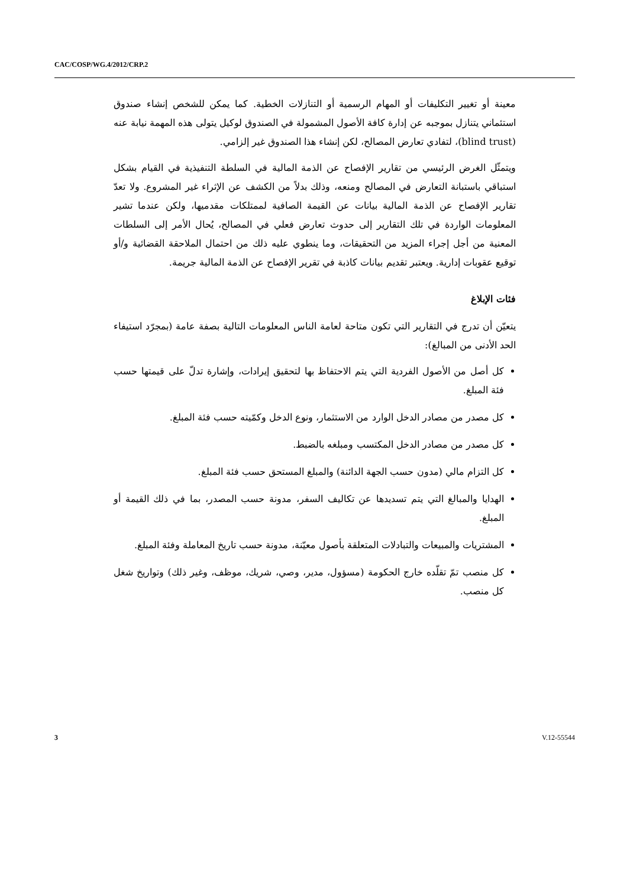CAC/COSP/WG.4/2012/CRP.2
معينة أو تغيير التكليفات أو المهام الرسمية أو التنازلات الخطية. كما يمكن للشخص إنشاء صندوق استئماني يتنازل بموجبه عن إدارة كافة الأصول المشمولة في الصندوق لوكيل يتولى هذه المهمة نيابة عنه (blind trust)، لتفادي تعارض المصالح، لكن إنشاء هذا الصندوق غير إلزامي.
ويتمثّل الغرض الرئيسي من تقارير الإفصاح عن الذمة المالية في السلطة التنفيذية في القيام بشكل استباقي باستبانة التعارض في المصالح ومنعه، وذلك بدلاً من الكشف عن الإثراء غير المشروع. ولا تعدّ تقارير الإفصاح عن الذمة المالية بيانات عن القيمة الصافية لممتلكات مقدميها، ولكن عندما تشير المعلومات الواردة في تلك التقارير إلى حدوث تعارض فعلي في المصالح، يُحال الأمر إلى السلطات المعنية من أجل إجراء المزيد من التحقيقات، وما ينطوي عليه ذلك من احتمال الملاحقة القضائية و/أو توقيع عقوبات إدارية. ويعتبر تقديم بيانات كاذبة في تقرير الإفصاح عن الذمة المالية جريمة.
فئات الإبلاغ
يتعيّن أن تدرج في التقارير التي تكون متاحة لعامة الناس المعلومات التالية بصفة عامة (بمجرّد استيفاء الحد الأدنى من المبالغ):
كل أصل من الأصول الفردية التي يتم الاحتفاظ بها لتحقيق إيرادات، وإشارة تدلّ على قيمتها حسب فئة المبلغ.
كل مصدر من مصادر الدخل الوارد من الاستثمار، ونوع الدخل وكمّيته حسب فئة المبلغ.
كل مصدر من مصادر الدخل المكتسب ومبلغه بالضبط.
كل التزام مالي (مدون حسب الجهة الدائنة) والمبلغ المستحق حسب فئة المبلغ.
الهدايا والمبالغ التي يتم تسديدها عن تكاليف السفر، مدونة حسب المصدر، بما في ذلك القيمة أو المبلغ.
المشتريات والمبيعات والتبادلات المتعلقة بأصول معيّنة، مدونة حسب تاريخ المعاملة وفئة المبلغ.
كل منصب تمّ تقلّده خارج الحكومة (مسؤول، مدير، وصي، شريك، موظف، وغير ذلك) وتواريخ شغل كل منصب.
3 V.12-55544